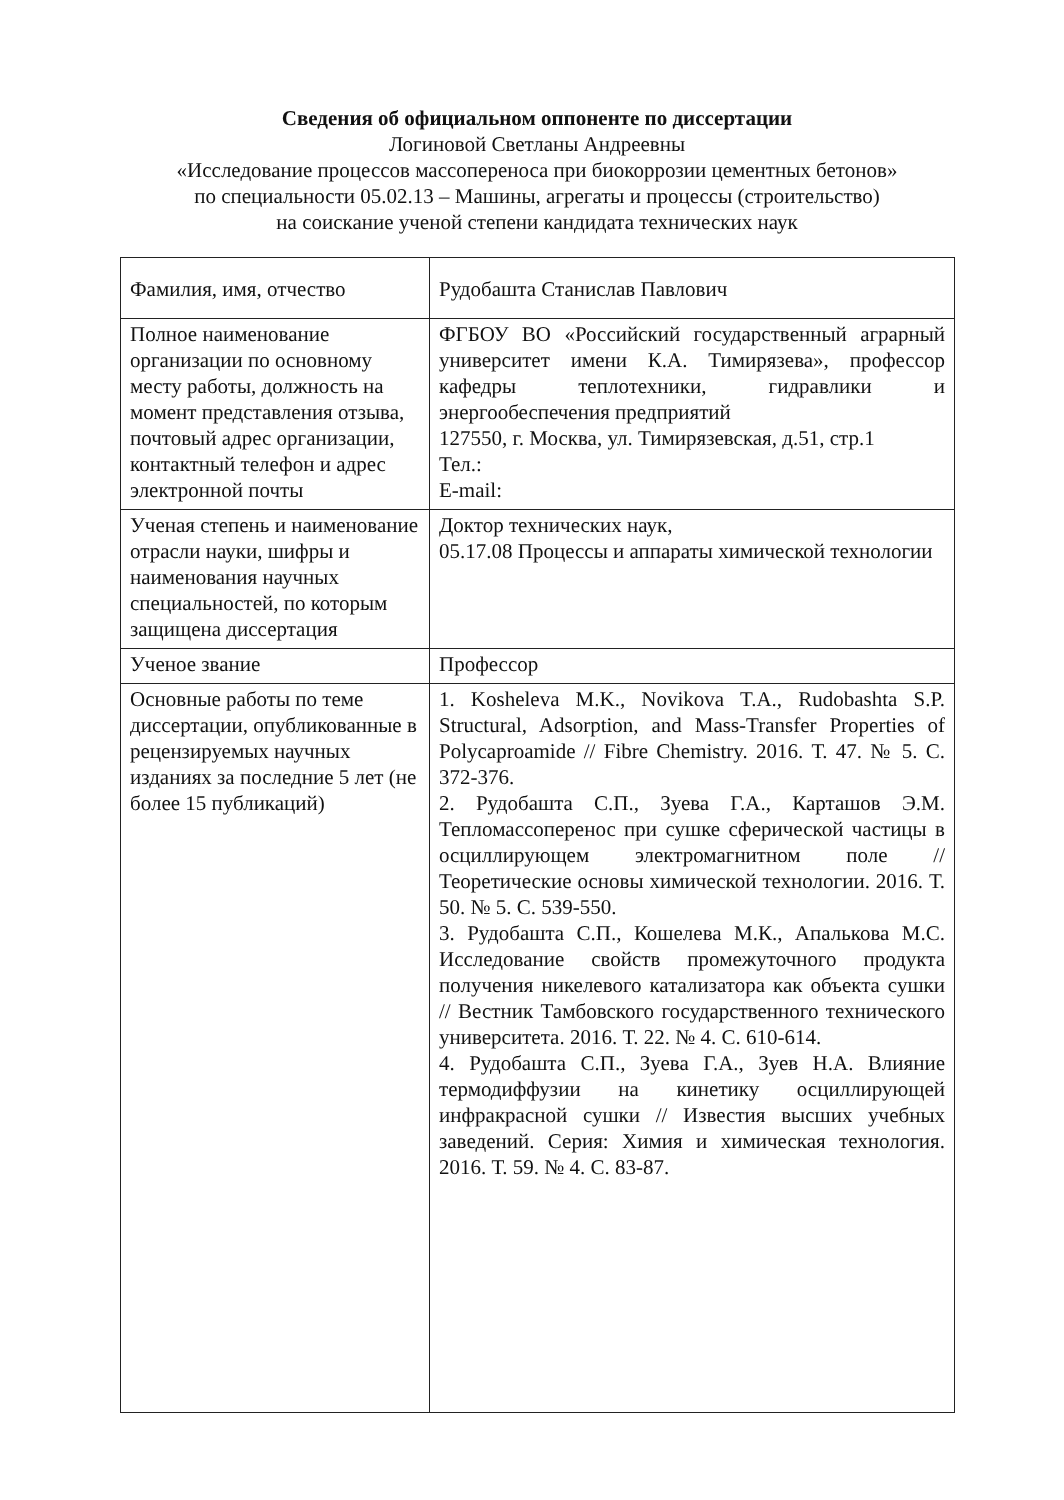Сведения об официальном оппоненте по диссертации
Логиновой Светланы Андреевны
«Исследование процессов массопереноса при биокоррозии цементных бетонов»
по специальности 05.02.13 – Машины, агрегаты и процессы (строительство)
на соискание ученой степени кандидата технических наук
| Фамилия, имя, отчество | Рудобашта Станислав Павлович |
| Полное наименование организации по основному месту работы, должность на момент представления отзыва, почтовый адрес организации, контактный телефон и адрес электронной почты | ФГБОУ ВО «Российский государственный аграрный университет имени К.А. Тимирязева», профессор кафедры теплотехники, гидравлики и энергообеспечения предприятий 127550, г. Москва, ул. Тимирязевская, д.51, стр.1 Тел.: E-mail: |
| Ученая степень и наименование отрасли науки, шифры и наименования научных специальностей, по которым защищена диссертация | Доктор технических наук, 05.17.08 Процессы и аппараты химической технологии |
| Ученое звание | Профессор |
| Основные работы по теме диссертации, опубликованные в рецензируемых научных изданиях за последние 5 лет (не более 15 публикаций) | 1. Kosheleva M.K., Novikova T.A., Rudobashta S.P. Structural, Adsorption, and Mass-Transfer Properties of Polycaproamide // Fibre Chemistry. 2016. Т. 47. № 5. С. 372-376. 2. Рудобашта С.П., Зуева Г.А., Карташов Э.М. Тепломассоперенос при сушке сферической частицы в осциллирующем электромагнитном поле // Теоретические основы химической технологии. 2016. Т. 50. № 5. С. 539-550. 3. Рудобашта С.П., Кошелева М.К., Апалькова М.С. Исследование свойств промежуточного продукта получения никелевого катализатора как объекта сушки // Вестник Тамбовского государственного технического университета. 2016. Т. 22. № 4. С. 610-614. 4. Рудобашта С.П., Зуева Г.А., Зуев Н.А. Влияние термодиффузии на кинетику осциллирующей инфракрасной сушки // Известия высших учебных заведений. Серия: Химия и химическая технология. 2016. Т. 59. № 4. С. 83-87. |